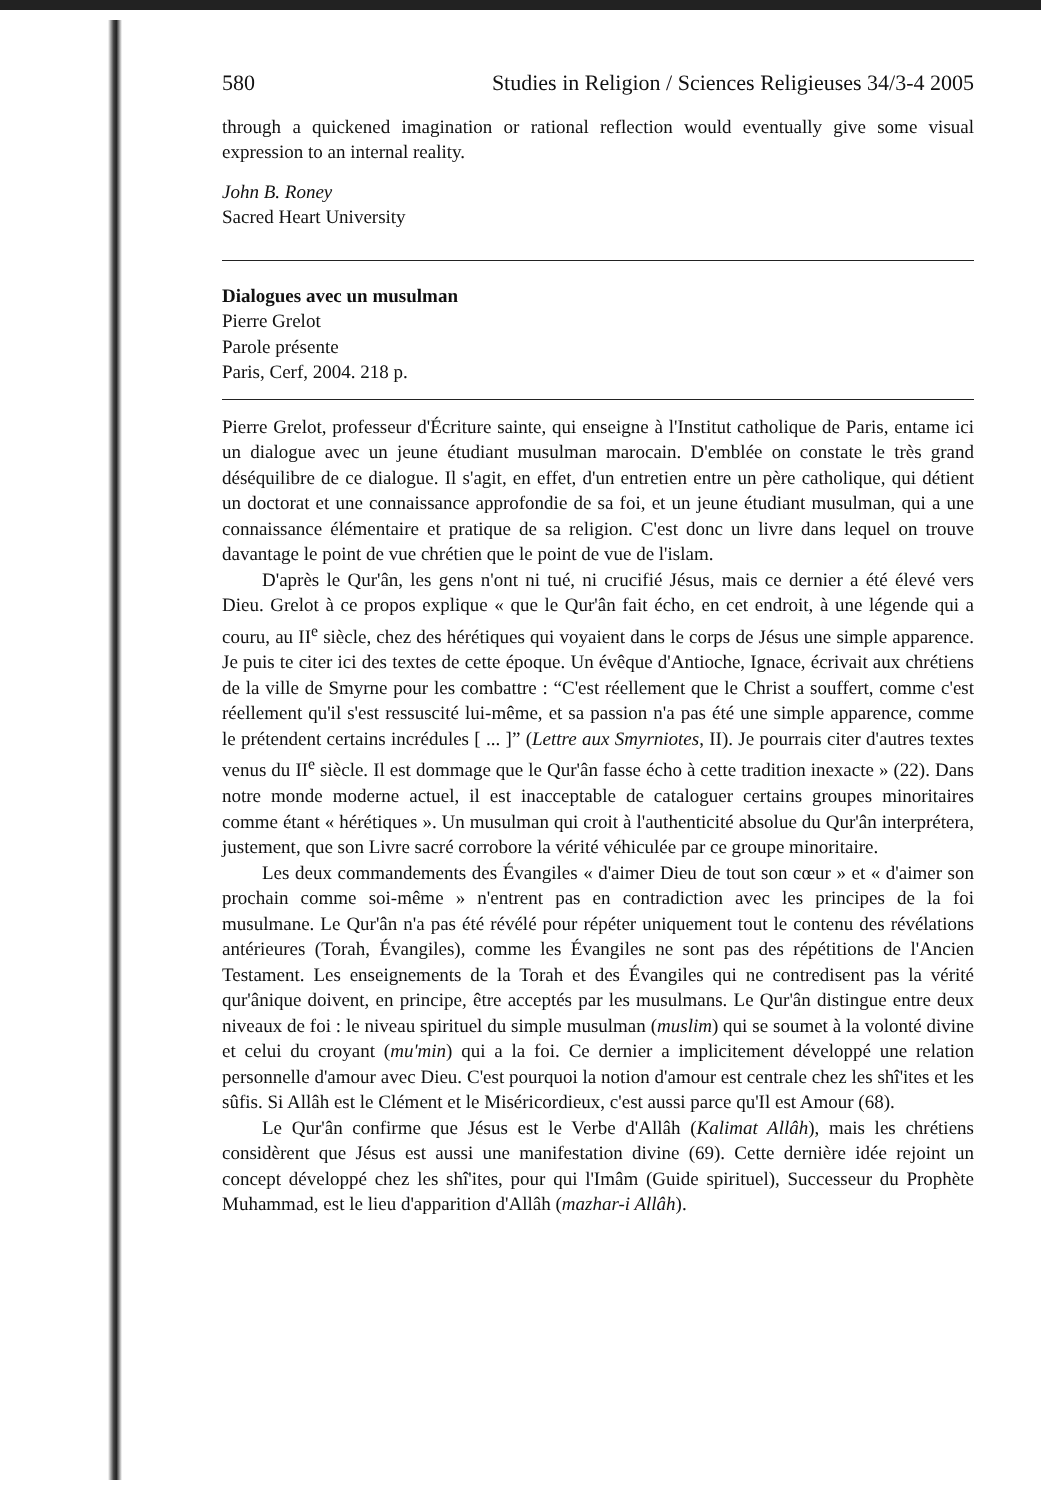580 Studies in Religion / Sciences Religieuses 34/3-4 2005
through a quickened imagination or rational reflection would eventually give some visual expression to an internal reality.
John B. Roney
Sacred Heart University
Dialogues avec un musulman
Pierre Grelot
Parole présente
Paris, Cerf, 2004. 218 p.
Pierre Grelot, professeur d'Écriture sainte, qui enseigne à l'Institut catholique de Paris, entame ici un dialogue avec un jeune étudiant musulman marocain. D'emblée on constate le très grand déséquilibre de ce dialogue. Il s'agit, en effet, d'un entretien entre un père catholique, qui détient un doctorat et une connaissance approfondie de sa foi, et un jeune étudiant musulman, qui a une connaissance élémentaire et pratique de sa religion. C'est donc un livre dans lequel on trouve davantage le point de vue chrétien que le point de vue de l'islam.
D'après le Qur'ân, les gens n'ont ni tué, ni crucifié Jésus, mais ce dernier a été élevé vers Dieu. Grelot à ce propos explique « que le Qur'ân fait écho, en cet endroit, à une légende qui a couru, au II<sup>e</sup> siècle, chez des hérétiques qui voyaient dans le corps de Jésus une simple apparence. Je puis te citer ici des textes de cette époque. Un évêque d'Antioche, Ignace, écrivait aux chrétiens de la ville de Smyrne pour les combattre : “C'est réellement que le Christ a souffert, comme c'est réellement qu'il s'est ressuscité lui-même, et sa passion n'a pas été une simple apparence, comme le prétendent certains incrédules [ ... ]” (Lettre aux Smyrniotes, II). Je pourrais citer d'autres textes venus du II<sup>e</sup> siècle. Il est dommage que le Qur'ân fasse écho à cette tradition inexacte » (22). Dans notre monde moderne actuel, il est inacceptable de cataloguer certains groupes minoritaires comme étant « hérétiques ». Un musulman qui croit à l'authenticité absolue du Qur'ân interprétera, justement, que son Livre sacré corrobore la vérité véhiculée par ce groupe minoritaire.
Les deux commandements des Évangiles « d'aimer Dieu de tout son cœur » et « d'aimer son prochain comme soi-même » n'entrent pas en contradiction avec les principes de la foi musulmane. Le Qur'ân n'a pas été révélé pour répéter uniquement tout le contenu des révélations antérieures (Torah, Évangiles), comme les Évangiles ne sont pas des répétitions de l'Ancien Testament. Les enseignements de la Torah et des Évangiles qui ne contredisent pas la vérité qur'ânique doivent, en principe, être acceptés par les musulmans. Le Qur'ân distingue entre deux niveaux de foi : le niveau spirituel du simple musulman (muslim) qui se soumet à la volonté divine et celui du croyant (mu'min) qui a la foi. Ce dernier a implicitement développé une relation personnelle d'amour avec Dieu. C'est pourquoi la notion d'amour est centrale chez les shî'ites et les sûfis. Si Allâh est le Clément et le Miséricordieux, c'est aussi parce qu'Il est Amour (68).
Le Qur'ân confirme que Jésus est le Verbe d'Allâh (Kalimat Allâh), mais les chrétiens considèrent que Jésus est aussi une manifestation divine (69). Cette dernière idée rejoint un concept développé chez les shî'ites, pour qui l'Imâm (Guide spirituel), Successeur du Prophète Muhammad, est le lieu d'apparition d'Allâh (mazhar-i Allâh).